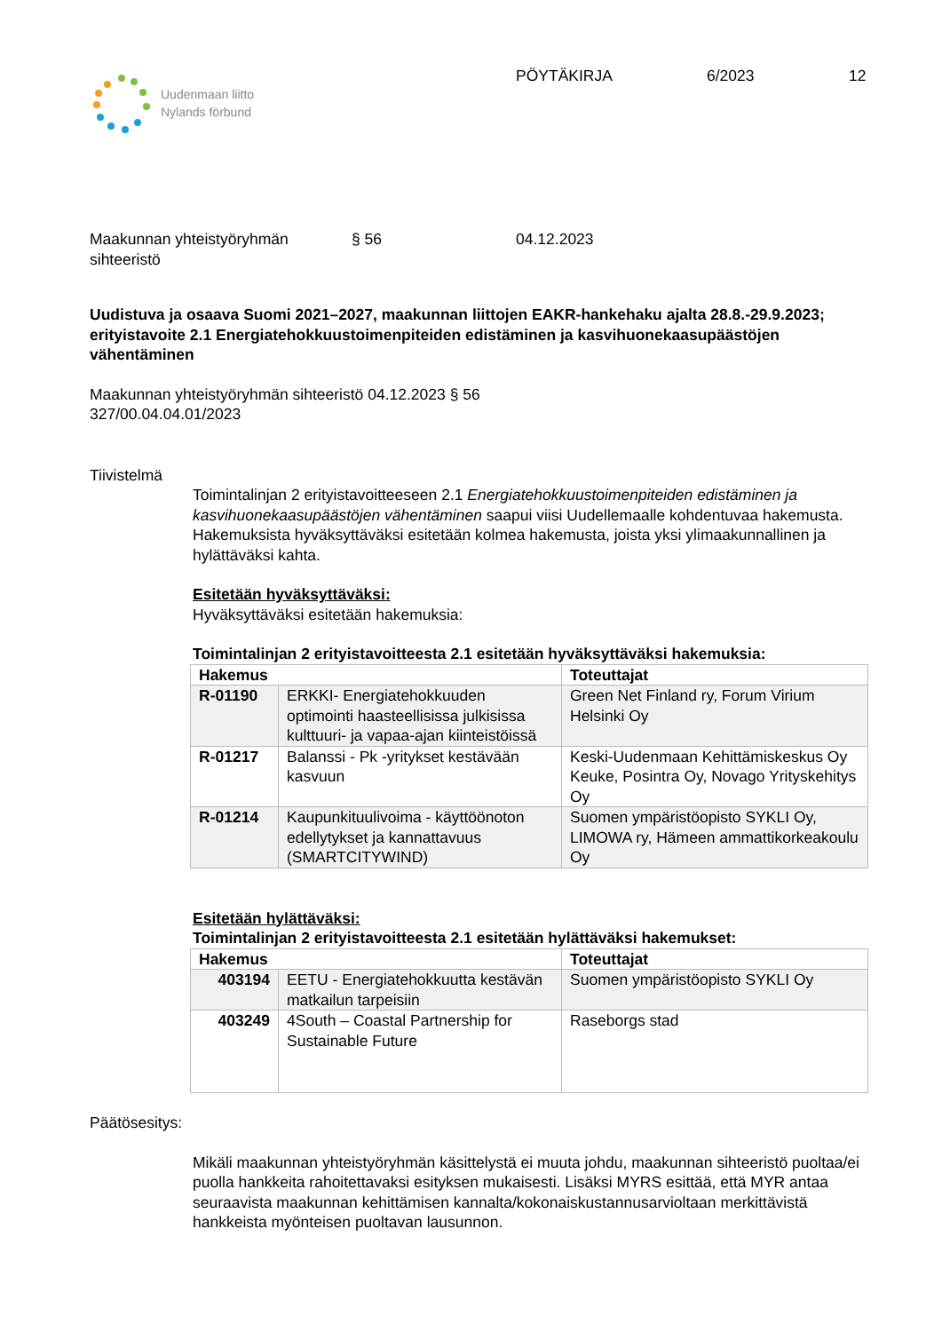Uudenmaan liitto
Nylands förbund
PÖYTÄKIRJA 6/2023 12
Maakunnan yhteistyöryhmän
sihteeristö § 56 04.12.2023
Uudistuva ja osaava Suomi 2021–2027, maakunnan liittojen EAKR-hankehaku ajalta 28.8.-29.9.2023; erityistavoite 2.1 Energiatehokkuustoimenpiteiden edistäminen ja kasvihuonekaasupäästöjen vähentäminen
Maakunnan yhteistyöryhmän sihteeristö 04.12.2023 § 56
327/00.04.04.01/2023
Tiivistelmä
Toimintalinjan 2 erityistavoitteeseen 2.1 Energiatehokkuustoimenpiteiden edistäminen ja kasvihuonekaasupäästöjen vähentäminen saapui viisi Uudellemaalle kohdentuvaa hakemusta. Hakemuksista hyväksyttäväksi esitetään kolmea hakemusta, joista yksi ylimaakunnallinen ja hylättäväksi kahta.
Esitetään hyväksyttäväksi:
Hyväksyttäväksi esitetään hakemuksia:
Toimintalinjan 2 erityistavoitteesta 2.1 esitetään hyväksyttäväksi hakemuksia:
| Hakemus | | Toteuttajat |
| --- | --- | --- |
| R-01190 | ERKKI- Energiatehokkuuden optimointi haasteellisissa julkisissa kulttuuri- ja vapaa-ajan kiinteistöissä | Green Net Finland ry, Forum Virium Helsinki Oy |
| R-01217 | Balanssi - Pk -yritykset kestävään kasvuun | Keski-Uudenmaan Kehittämiskeskus Oy Keuke, Posintra Oy, Novago Yrityskehitys Oy |
| R-01214 | Kaupunkituulivoima - käyttöönoton edellytykset ja kannattavuus (SMARTCITYWIND) | Suomen ympäristöopisto SYKLI Oy, LIMOWA ry, Hämeen ammattikorkeakoulu Oy |
Esitetään hylättäväksi:
Toimintalinjan 2 erityistavoitteesta 2.1 esitetään hylättäväksi hakemukset:
| Hakemus | | Toteuttajat |
| --- | --- | --- |
| 403194 | EETU - Energiatehokkuutta kestävän matkailun tarpeisiin | Suomen ympäristöopisto SYKLI Oy |
| 403249 | 4South – Coastal Partnership for Sustainable Future | Raseborgs stad |
Päätösesitys:
Mikäli maakunnan yhteistyöryhmän käsittelystä ei muuta johdu, maakunnan sihteeristö puoltaa/ei puolla hankkeita rahoitettavaksi esityksen mukaisesti. Lisäksi MYRS esittää, että MYR antaa seuraavista maakunnan kehittämisen kannalta/kokonaiskustannusarvioltaan merkittävistä hankkeista myönteisen puoltavan lausunnon.